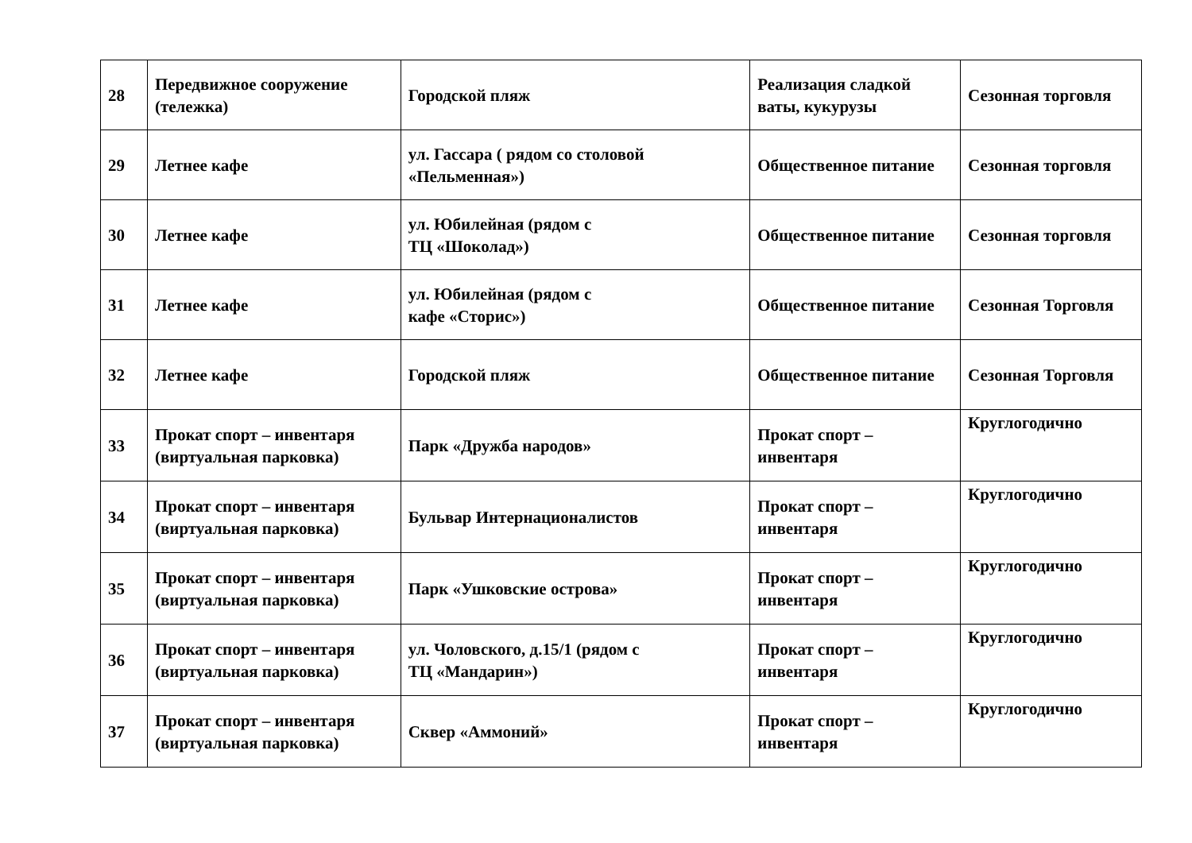| 28 | Передвижное сооружение (тележка) | Городской пляж | Реализация сладкой ваты, кукурузы | Сезонная торговля |
| 29 | Летнее кафе | ул. Гассара ( рядом со столовой «Пельменная») | Общественное питание | Сезонная торговля |
| 30 | Летнее кафе | ул. Юбилейная (рядом с ТЦ «Шоколад») | Общественное питание | Сезонная торговля |
| 31 | Летнее кафе | ул. Юбилейная (рядом с кафе «Сторис») | Общественное питание | Сезонная Торговля |
| 32 | Летнее кафе | Городской пляж | Общественное питание | Сезонная Торговля |
| 33 | Прокат спорт – инвентаря (виртуальная парковка) | Парк «Дружба народов» | Прокат спорт – инвентаря | Круглогодично |
| 34 | Прокат спорт – инвентаря (виртуальная парковка) | Бульвар Интернационалистов | Прокат спорт – инвентаря | Круглогодично |
| 35 | Прокат спорт – инвентаря (виртуальная парковка) | Парк «Ушковские острова» | Прокат спорт – инвентаря | Круглогодично |
| 36 | Прокат спорт – инвентаря (виртуальная парковка) | ул. Чоловского, д.15/1 (рядом с ТЦ «Мандарин») | Прокат спорт – инвентаря | Круглогодично |
| 37 | Прокат спорт – инвентаря (виртуальная парковка) | Сквер «Аммоний» | Прокат спорт – инвентаря | Круглогодично |